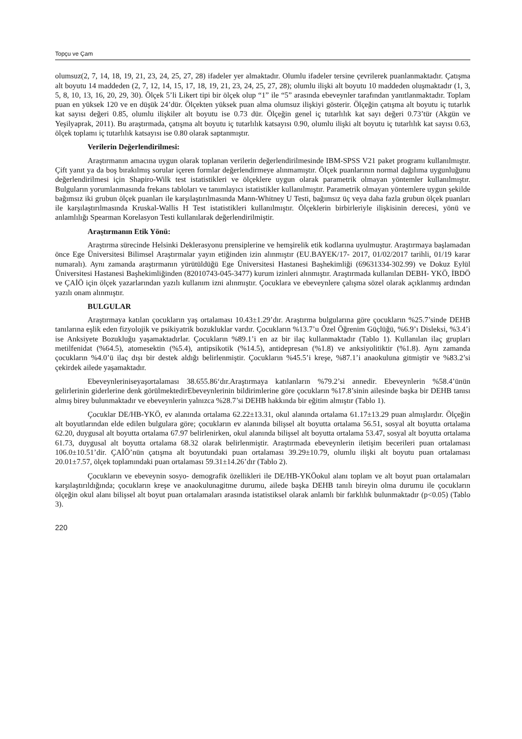Topçu ve Çam
olumsuz(2, 7, 14, 18, 19, 21, 23, 24, 25, 27, 28) ifadeler yer almaktadır. Olumlu ifadeler tersine çevrilerek puanlanmaktadır. Çatışma alt boyutu 14 maddeden (2, 7, 12, 14, 15, 17, 18, 19, 21, 23, 24, 25, 27, 28); olumlu ilişki alt boyutu 10 maddeden oluşmaktadır (1, 3, 5, 8, 10, 13, 16, 20, 29, 30). Ölçek 5’li Likert tipi bir ölçek olup “1” ile “5” arasında ebeveynler tarafından yanıtlanmaktadır. Toplam puan en yüksek 120 ve en düşük 24’dür. Ölçekten yüksek puan alma olumsuz ilişkiyi gösterir. Ölçeğin çatışma alt boyutu iç tutarlık kat sayısı değeri 0.85, olumlu ilişkiler alt boyutu ise 0.73 dür. Ölçeğin genel iç tutarlılık kat sayı değeri 0.73’tür (Akgün ve Yeşilyaprak, 2011). Bu araştırmada, çatışma alt boyutu iç tutarlılık katsayısı 0.90, olumlu ilişki alt boyutu iç tutarlılık kat sayısı 0.63, ölçek toplamı iç tutarlılık katsayısı ise 0.80 olarak saptanmıştır.
Verilerin Değerlendirilmesi:
Araştırmanın amacına uygun olarak toplanan verilerin değerlendirilmesinde IBM-SPSS V21 paket programı kullanılmıştır. Çift yanıt ya da boş bırakılmış sorular içeren formlar değerlendirmeye alınmamıştır. Ölçek puanlarının normal dağılıma uygunluğunu değerlendirilmesi için Shapiro-Wilk test istatistikleri ve ölçeklere uygun olarak parametrik olmayan yöntemler kullanılmıştır. Bulguların yorumlanmasında frekans tabloları ve tanımlayıcı istatistikler kullanılmıştır. Parametrik olmayan yöntemlere uygun şekilde bağımsız iki grubun ölçek puanları ile karşılaştırılmasında Mann-Whitney U Testi, bağımsız üç veya daha fazla grubun ölçek puanları ile karşılaştırılmasında Kruskal-Wallis H Test istatistikleri kullanılmıştır. Ölçeklerin birbirleriyle ilişkisinin derecesi, yönü ve anlamlılığı Spearman Korelasyon Testi kullanılarak değerlendirilmiştir.
Araştırmanın Etik Yönü:
Araştırma sürecinde Helsinki Deklerasyonu prensiplerine ve hemşirelik etik kodlarına uyulmuştur. Araştırmaya başlamadan önce Ege Üniversitesi Bilimsel Araştırmalar yayın etiğinden izin alınmıştır (EU.BAYEK/17- 2017, 01/02/2017 tarihli, 01/19 karar numaralı). Aynı zamanda araştırmanın yürütüldüğü Ege Üniversitesi Hastanesi Başhekimliği (69631334-302.99) ve Dokuz Eylül Üniversitesi Hastanesi Başhekimliğinden (82010743-045-3477) kurum izinleri alınmıştır. Araştırmada kullanılan DEBH- YKÖ, İBDÖ ve ÇAİÖ için ölçek yazarlarından yazılı kullanım izni alınmıştır. Çocuklara ve ebeveynlere çalışma sözel olarak açıklanmış ardından yazılı onam alınmıştır.
BULGULAR
Araştırmaya katılan çocukların yaş ortalaması 10.43±1.29’dır. Araştırma bulgularına göre çocukların %25.7’sinde DEHB tanılarına eşlik eden fizyolojik ve psikiyatrik bozukluklar vardır. Çocukların %13.7’u Özel Öğrenim Güçlüğü, %6.9’ı Disleksi, %3.4’i ise Anksiyete Bozukluğu yaşamaktadırlar. Çocukların %89.1’i en az bir ilaç kullanmaktadır (Tablo 1). Kullanılan ilaç grupları metilfenidat (%64.5), atomesektin (%5.4), antipsikotik (%14.5), antidepresan (%1.8) ve anksiyolitiktir (%1.8). Aynı zamanda çocukların %4.0’ü ilaç dışı bir destek aldığı belirlenmiştir. Çocukların %45.5’i kreşe, %87.1’i anaokuluna gitmiştir ve %83.2’si çekirdek ailede yaşamaktadır.
Ebeveynleriniseyaşortalaması 38.655.86‘dır.Araştırmaya katılanların %79.2’si annedir. Ebeveynlerin %58.4’ünün gelirlerinin giderlerine denk görülmektedirEbeveynlerinin bildirimlerine göre çocukların %17.8’sinin ailesinde başka bir DEHB tanısı almış birey bulunmaktadır ve ebeveynlerin yalnızca %28.7’si DEHB hakkında bir eğitim almıştır (Tablo 1).
Çocuklar DE/HB-YKÖ, ev alanında ortalama 62.22±13.31, okul alanında ortalama 61.17±13.29 puan almışlardır. Ölçeğin alt boyutlarından elde edilen bulgulara göre; çocukların ev alanında bilişsel alt boyutta ortalama 56.51, sosyal alt boyutta ortalama 62.20, duygusal alt boyutta ortalama 67.97 belirlenirken, okul alanında bilişsel alt boyutta ortalama 53.47, sosyal alt boyutta ortalama 61.73, duygusal alt boyutta ortalama 68.32 olarak belirlenmiştir. Araştırmada ebeveynlerin iletişim becerileri puan ortalaması 106.0±10.51’dir. ÇAİÖ’nün çatışma alt boyutundaki puan ortalaması 39.29±10.79, olumlu ilişki alt boyutu puan ortalaması 20.01±7.57, ölçek toplamındaki puan ortalaması 59.31±14.26’dır (Tablo 2).
Çocukların ve ebeveynin sosyo- demografik özellikleri ile DE/HB-YKÖokul alanı toplam ve alt boyut puan ortalamaları karşılaştırıldığında; çocukların kreşe ve anaokulunagitme durumu, ailede başka DEHB tanılı bireyin olma durumu ile çocukların ölçeğin okul alanı bilişsel alt boyut puan ortalamaları arasında istatistiksel olarak anlamlı bir farklılık bulunmaktadır (p<0.05) (Tablo 3).
220